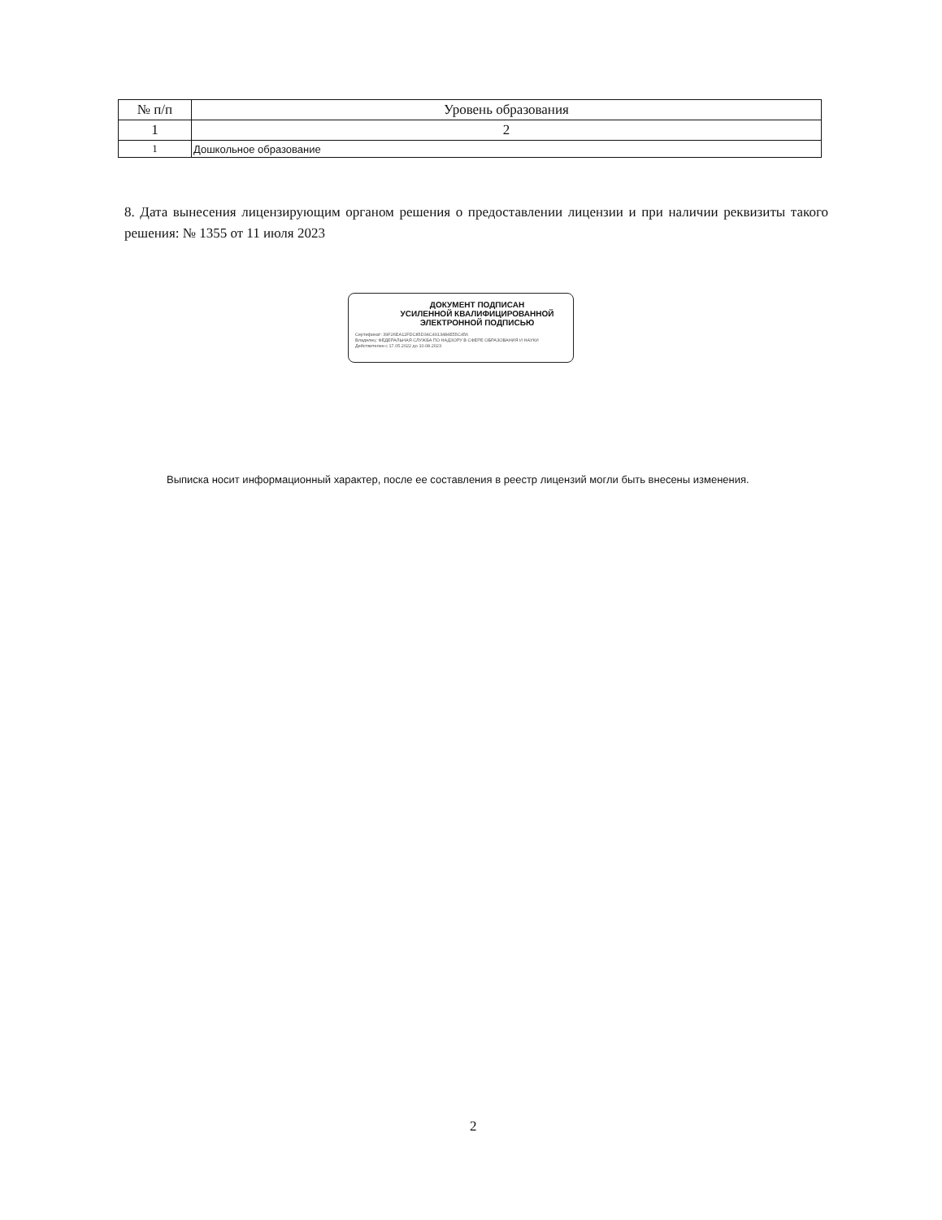| № п/п | Уровень образования |
| --- | --- |
| 1 | 2 |
| 1 | Дошкольное образование |
8. Дата вынесения лицензирующим органом решения о предоставлении лицензии и при наличии реквизиты такого решения: № 1355 от 11 июля 2023
ДОКУМЕНТ ПОДПИСАН
УСИЛЕННОЙ КВАЛИФИЦИРОВАННОЙ
ЭЛЕКТРОННОЙ ПОДПИСЬЮ
Сертификат: 39F26EA12FDC85D34C4913484E55C456
Владелец: ФЕДЕРАЛЬНАЯ СЛУЖБА ПО НАДЗОРУ В СФЕРЕ ОБРАЗОВАНИЯ И НАУКИ
Действителен с 17.05.2022 до 10.08.2023
Выписка носит информационный характер, после ее составления в реестр лицензий могли быть внесены изменения.
2